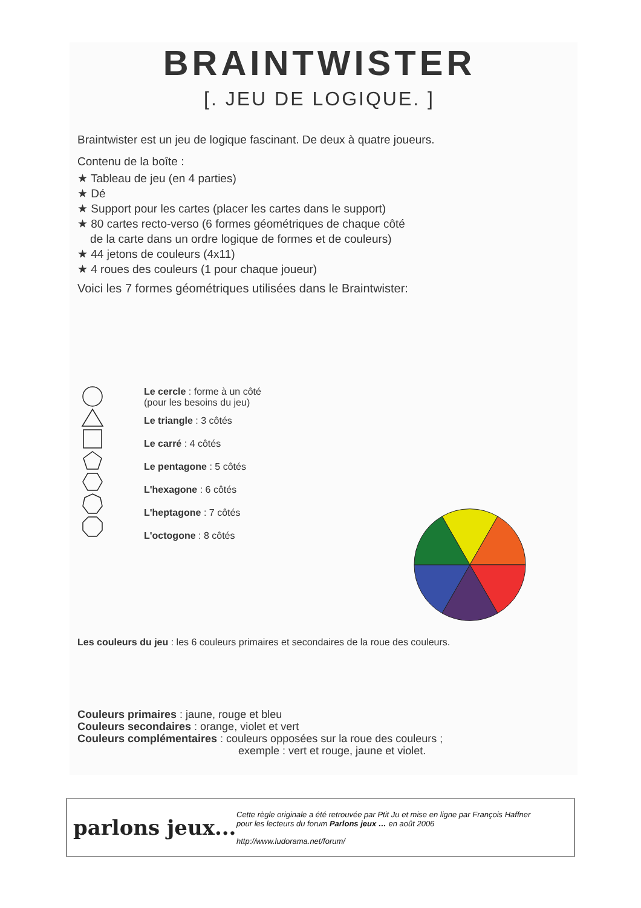BRAINTWISTER
[. JEU DE LOGIQUE. ]
Braintwister est un jeu de logique fascinant. De deux à quatre joueurs.
Contenu de la boîte :
★ Tableau de jeu (en 4 parties)
★ Dé
★ Support pour les cartes (placer les cartes dans le support)
★ 80 cartes recto-verso (6 formes géométriques de chaque côté
de la carte dans un ordre logique de formes et de couleurs)
★ 44 jetons de couleurs (4x11)
★ 4 roues des couleurs (1 pour chaque joueur)
Voici les 7 formes géométriques utilisées dans le Braintwister:
Le cercle : forme à un côté
(pour les besoins du jeu)
Le triangle : 3 côtés
Le carré : 4 côtés
Le pentagone : 5 côtés
L'hexagone : 6 côtés
L'heptagone : 7 côtés
L'octogone : 8 côtés
Les couleurs du jeu : les 6 couleurs primaires et secondaires de la roue des couleurs.
Couleurs primaires : jaune, rouge et bleu
Couleurs secondaires : orange, violet et vert
Couleurs complémentaires : couleurs opposées sur la roue des couleurs ;
exemple : vert et rouge, jaune et violet.
parlons jeux...
Cette règle originale a été retrouvée par Ptit Ju et mise en ligne par François Haffner
pour les lecteurs du forum Parlons jeux … en août 2006
http://www.ludorama.net/forum/